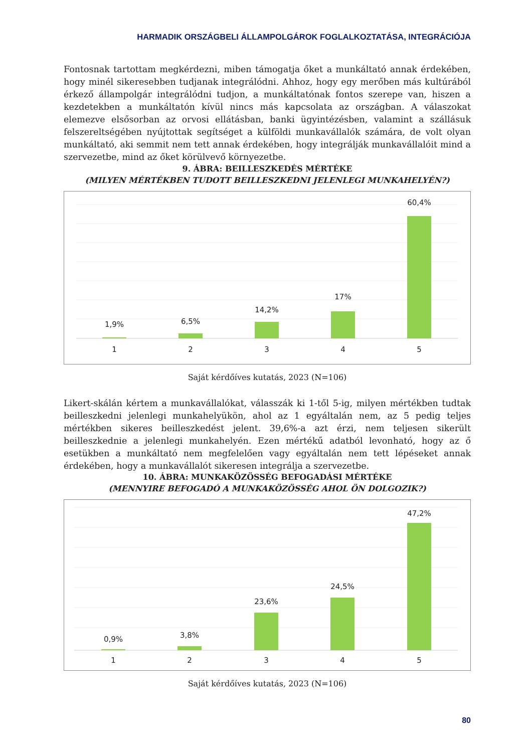HARMADIK ORSZÁGBELI ÁLLAMPOLGÁROK FOGLALKOZTATÁSA, INTEGRÁCIÓJA
Fontosnak tartottam megkérdezni, miben támogatja őket a munkáltató annak érdekében, hogy minél sikeresebben tudjanak integrálódni. Ahhoz, hogy egy merőben más kultúrából érkező állampolgár integrálódni tudjon, a munkáltatónak fontos szerepe van, hiszen a kezdetekben a munkáltatón kívül nincs más kapcsolata az országban. A válaszokat elemezve elsősorban az orvosi ellátásban, banki ügyintézésben, valamint a szállásuk felszereltségében nyújtottak segítséget a külföldi munkavállalók számára, de volt olyan munkáltató, aki semmit nem tett annak érdekében, hogy integrálják munkavállalóit mind a szervezetbe, mind az őket körülvevő környezetbe.
9. ÁBRA: BEILLESZKEDÉS MÉRTÉKE
(MILYEN MÉRTÉKBEN TUDOTT BEILLESZKEDNI JELENLEGI MUNKAHELYÉN?)
1,9%
6,5%
14,2%
17%
60,4%
1
2
3
4
5
Saját kérdőíves kutatás, 2023 (N=106)
Likert-skálán kértem a munkavállalókat, válasszák ki 1-től 5-ig, milyen mértékben tudtak beilleszkedni jelenlegi munkahelyükön, ahol az 1 egyáltalán nem, az 5 pedig teljes mértékben sikeres beilleszkedést jelent. 39,6%-a azt érzi, nem teljesen sikerült beilleszkednie a jelenlegi munkahelyén. Ezen mértékű adatból levonható, hogy az ő esetükben a munkáltató nem megfelelően vagy egyáltalán nem tett lépéseket annak érdekében, hogy a munkavállalót sikeresen integrálja a szervezetbe.
10. ÁBRA: MUNKAKÖZÖSSÉG BEFOGADÁSI MÉRTÉKE
(MENNYIRE BEFOGADÓ A MUNKAKÖZÖSSÉG AHOL ÖN DOLGOZIK?)
0,9%
3,8%
23,6%
24,5%
47,2%
1
2
3
4
5
Saját kérdőíves kutatás, 2023 (N=106)
80